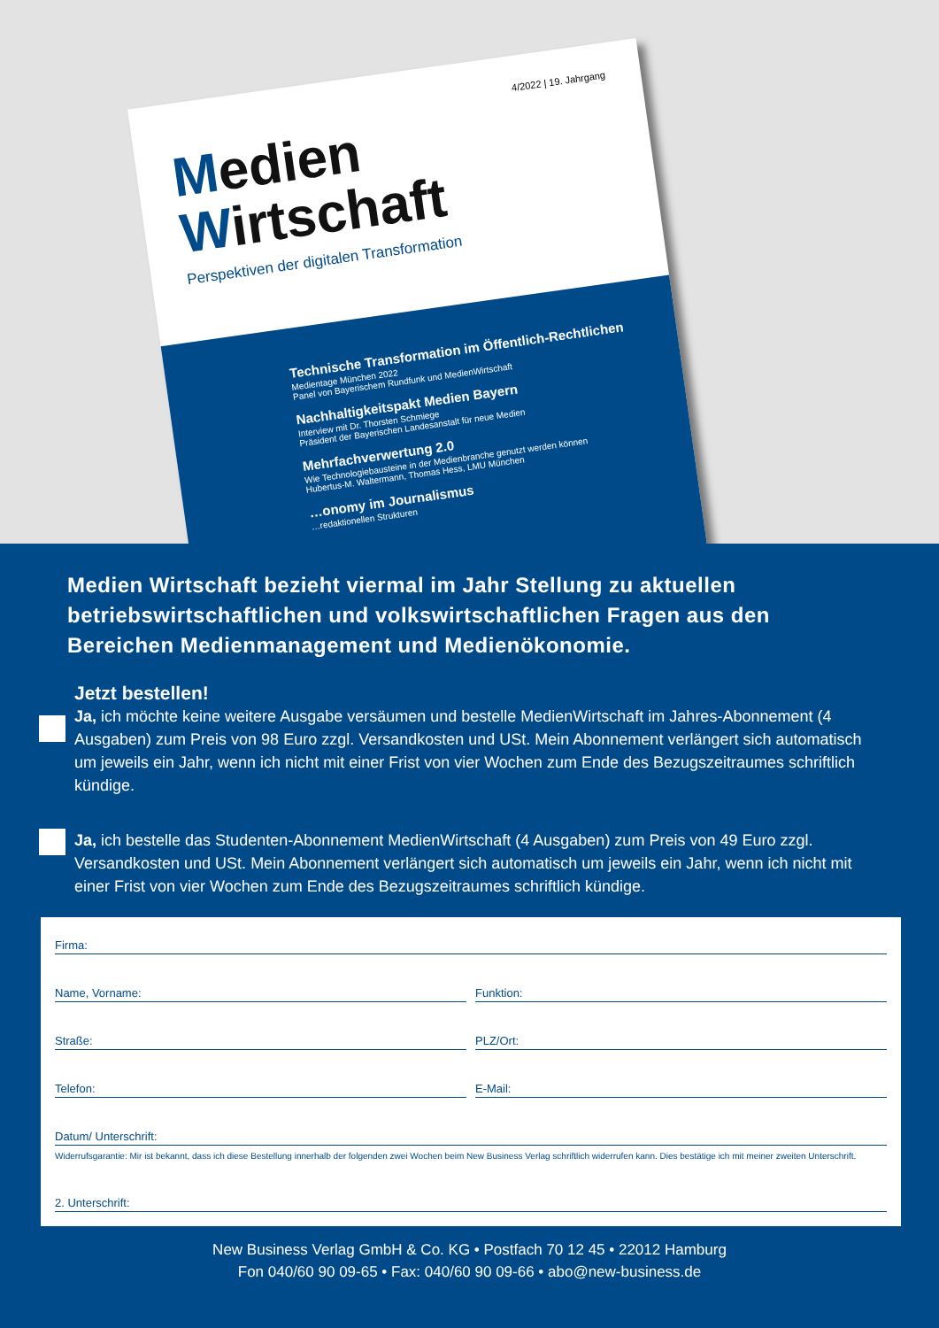4/2022 | 19. Jahrgang
Medien
Wirtschaft
Perspektiven der digitalen Transformation
Technische Transformation im Öffentlich-Rechtlichen
Medientage München 2022
Panel von Bayerischem Rundfunk und MedienWirtschaft
Nachhaltigkeitspakt Medien Bayern
Interview mit Dr. Thorsten Schmiege
Präsident der Bayerischen Landesanstalt für neue Medien
Mehrfachverwertung 2.0
Wie Technologiebausteine in der Medienbranche genutzt werden können
Hubertus-M. Waltermann, Thomas Hess, LMU München
…onomy im Journalismus
…redaktionellen Strukturen
Medien Wirtschaft bezieht viermal im Jahr Stellung zu aktuellen betriebswirtschaftlichen und volkswirtschaftlichen Fragen aus den Bereichen Medienmanagement und Medienökonomie.
Jetzt bestellen!
Ja, ich möchte keine weitere Ausgabe versäumen und bestelle MedienWirtschaft im Jahres-Abonnement (4 Ausgaben) zum Preis von 98 Euro zzgl. Versandkosten und USt. Mein Abonnement verlängert sich automatisch um jeweils ein Jahr, wenn ich nicht mit einer Frist von vier Wochen zum Ende des Bezugszeitraumes schriftlich kündige.
Ja, ich bestelle das Studenten-Abonnement MedienWirtschaft (4 Ausgaben) zum Preis von 49 Euro zzgl. Versandkosten und USt. Mein Abonnement verlängert sich automatisch um jeweils ein Jahr, wenn ich nicht mit einer Frist von vier Wochen zum Ende des Bezugszeitraumes schriftlich kündige.
Firma:
Name, Vorname: Funktion:
Straße: PLZ/Ort:
Telefon: E-Mail:
Datum/ Unterschrift:
Widerrufsgarantie: Mir ist bekannt, dass ich diese Bestellung innerhalb der folgenden zwei Wochen beim New Business Verlag schriftlich widerrufen kann. Dies bestätige ich mit meiner zweiten Unterschrift.
2. Unterschrift:
New Business Verlag GmbH & Co. KG • Postfach 70 12 45 • 22012 Hamburg
Fon 040/60 90 09-65 • Fax: 040/60 90 09-66 • abo@new-business.de